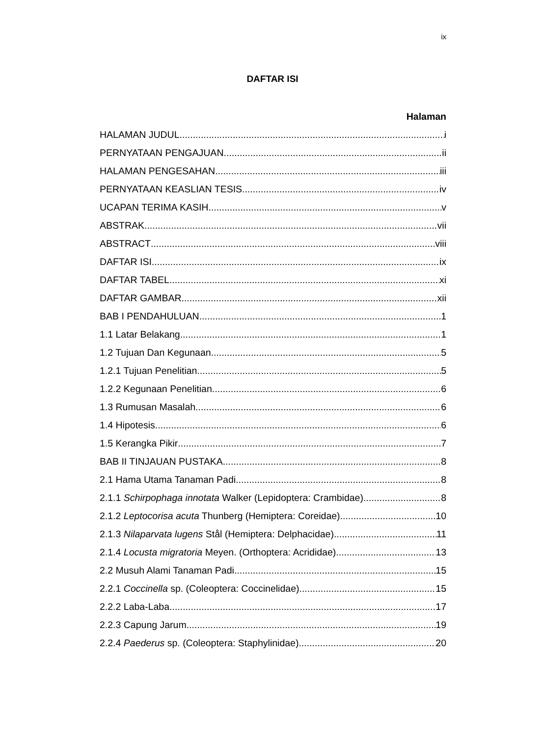ix
DAFTAR ISI
Halaman
HALAMAN JUDUL i
PERNYATAAN PENGAJUAN ii
HALAMAN PENGESAHAN iii
PERNYATAAN KEASLIAN TESIS iv
UCAPAN TERIMA KASIH v
ABSTRAK vii
ABSTRACT viii
DAFTAR ISI ix
DAFTAR TABEL xi
DAFTAR GAMBAR xii
BAB I PENDAHULUAN 1
1.1 Latar Belakang 1
1.2 Tujuan Dan Kegunaan 5
1.2.1 Tujuan Penelitian 5
1.2.2 Kegunaan Penelitian 6
1.3 Rumusan Masalah 6
1.4 Hipotesis 6
1.5 Kerangka Pikir 7
BAB II TINJAUAN PUSTAKA 8
2.1 Hama Utama Tanaman Padi 8
2.1.1 Schirpophaga innotata Walker (Lepidoptera: Crambidae) 8
2.1.2 Leptocorisa acuta Thunberg (Hemiptera: Coreidae) 10
2.1.3 Nilaparvata lugens Stål (Hemiptera: Delphacidae) 11
2.1.4 Locusta migratoria Meyen. (Orthoptera: Acrididae) 13
2.2 Musuh Alami Tanaman Padi 15
2.2.1 Coccinella sp. (Coleoptera: Coccinelidae) 15
2.2.2 Laba-Laba 17
2.2.3 Capung Jarum 19
2.2.4 Paederus sp. (Coleoptera: Staphylinidae) 20